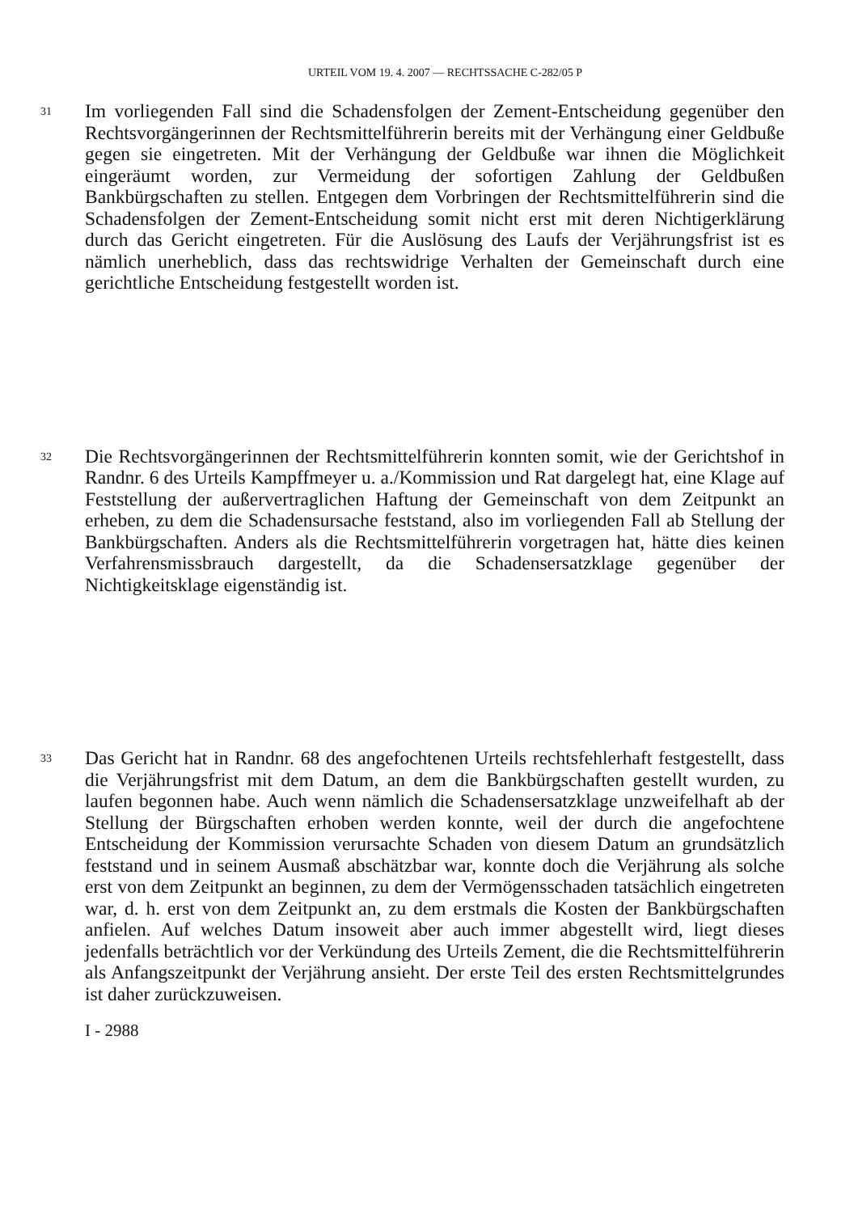URTEIL VOM 19. 4. 2007 — RECHTSSACHE C-282/05 P
31
Im vorliegenden Fall sind die Schadensfolgen der Zement-Entscheidung gegenüber den Rechtsvorgängerinnen der Rechtsmittelführerin bereits mit der Verhängung einer Geldbuße gegen sie eingetreten. Mit der Verhängung der Geldbuße war ihnen die Möglichkeit eingeräumt worden, zur Vermeidung der sofortigen Zahlung der Geldbußen Bankbürgschaften zu stellen. Entgegen dem Vorbringen der Rechtsmittelführerin sind die Schadensfolgen der Zement-Entscheidung somit nicht erst mit deren Nichtigerklärung durch das Gericht eingetreten. Für die Auslösung des Laufs der Verjährungsfrist ist es nämlich unerheblich, dass das rechtswidrige Verhalten der Gemeinschaft durch eine gerichtliche Entscheidung festgestellt worden ist.
32
Die Rechtsvorgängerinnen der Rechtsmittelführerin konnten somit, wie der Gerichtshof in Randnr. 6 des Urteils Kampffmeyer u. a./Kommission und Rat dargelegt hat, eine Klage auf Feststellung der außervertraglichen Haftung der Gemeinschaft von dem Zeitpunkt an erheben, zu dem die Schadensursache feststand, also im vorliegenden Fall ab Stellung der Bankbürgschaften. Anders als die Rechtsmittelführerin vorgetragen hat, hätte dies keinen Verfahrensmissbrauch dargestellt, da die Schadensersatzklage gegenüber der Nichtigkeitsklage eigenständig ist.
33
Das Gericht hat in Randnr. 68 des angefochtenen Urteils rechtsfehlerhaft festgestellt, dass die Verjährungsfrist mit dem Datum, an dem die Bankbürgschaften gestellt wurden, zu laufen begonnen habe. Auch wenn nämlich die Schadensersatzklage unzweifelhaft ab der Stellung der Bürgschaften erhoben werden konnte, weil der durch die angefochtene Entscheidung der Kommission verursachte Schaden von diesem Datum an grundsätzlich feststand und in seinem Ausmaß abschätzbar war, konnte doch die Verjährung als solche erst von dem Zeitpunkt an beginnen, zu dem der Vermögensschaden tatsächlich eingetreten war, d. h. erst von dem Zeitpunkt an, zu dem erstmals die Kosten der Bankbürgschaften anfielen. Auf welches Datum insoweit aber auch immer abgestellt wird, liegt dieses jedenfalls beträchtlich vor der Verkündung des Urteils Zement, die die Rechtsmittelführerin als Anfangszeitpunkt der Verjährung ansieht. Der erste Teil des ersten Rechtsmittelgrundes ist daher zurückzuweisen.
I - 2988